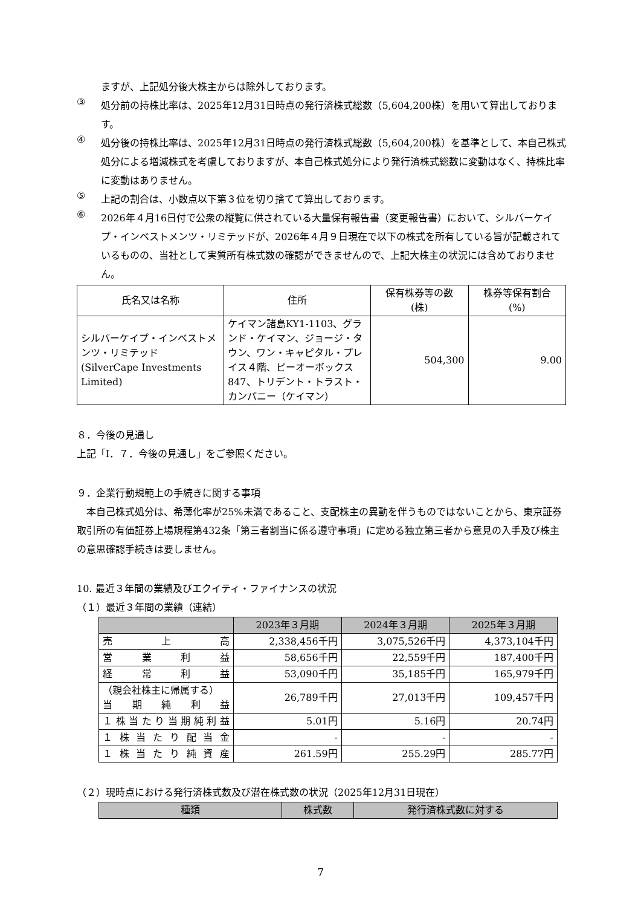ますが、上記処分後大株主からは除外しております。
③
処分前の持株比率は、2025年12月31日時点の発行済株式総数（5,604,200株）を用いて算出しております。
④
処分後の持株比率は、2025年12月31日時点の発行済株式総数（5,604,200株）を基準として、本自己株式処分による増減株式を考慮しておりますが、本自己株式処分により発行済株式総数に変動はなく、持株比率に変動はありません。
⑤
上記の割合は、小数点以下第３位を切り捨てて算出しております。
⑥
2026年４月16日付で公衆の縦覧に供されている大量保有報告書（変更報告書）において、シルバーケイプ・インベストメンツ・リミテッドが、2026年４月９日現在で以下の株式を所有している旨が記載されているものの、当社として実質所有株式数の確認ができませんので、上記大株主の状況には含めておりません。
| 氏名又は名称 | 住所 | 保有株券等の数 (株) | 株券等保有割合 (%) |
| --- | --- | --- | --- |
| シルバーケイプ・インベストメンツ・リミテッド (SilverCape Investments Limited) | ケイマン諸島KY1-1103、グランド・ケイマン、ジョージ・タウン、ワン・キャピタル・プレイス４階、ピーオーボックス847、トリデント・トラスト・カンパニー（ケイマン） | 504,300 | 9.00 |
８．今後の見通し
上記「Ⅰ．７．今後の見通し」をご参照ください。
９．企業行動規範上の手続きに関する事項
　本自己株式処分は、希薄化率が25%未満であること、支配株主の異動を伴うものではないことから、東京証券取引所の有価証券上場規程第432条「第三者割当に係る遵守事項」に定める独立第三者から意見の入手及び株主の意思確認手続きは要しません。
10. 最近３年間の業績及びエクイティ・ファイナンスの状況
（１）最近３年間の業績（連結）
| | 2023年３月期 | 2024年３月期 | 2025年３月期 |
| --- | --- | --- | --- |
| 売 上 高 | 2,338,456千円 | 3,075,526千円 | 4,373,104千円 |
| 営 業 利 益 | 58,656千円 | 22,559千円 | 187,400千円 |
| 経 常 利 益 | 53,090千円 | 35,185千円 | 165,979千円 |
| （親会社株主に帰属する） 当 期 純 利 益 | 26,789千円 | 27,013千円 | 109,457千円 |
| １株当たり当期純利益 | 5.01円 | 5.16円 | 20.74円 |
| １ 株 当 た り 配 当 金 | - | - | - |
| １ 株 当 た り 純 資 産 | 261.59円 | 255.29円 | 285.77円 |
（２）現時点における発行済株式数及び潜在株式数の状況（2025年12月31日現在）
| 種類 | 株式数 | 発行済株式数に対する |
| --- | --- | --- |
7